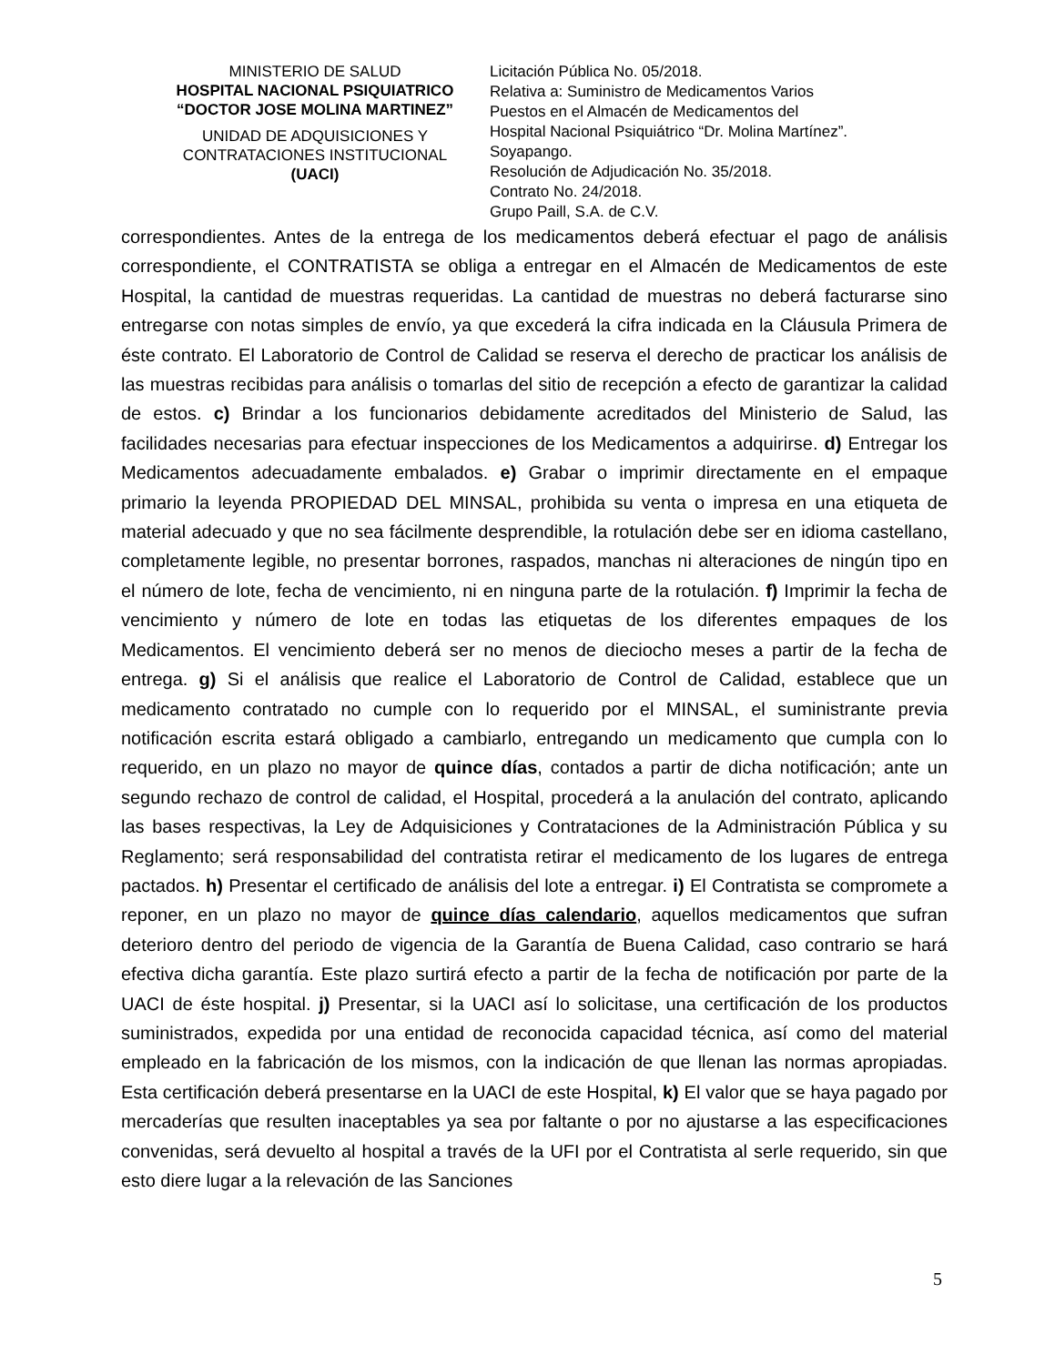MINISTERIO DE SALUD
HOSPITAL NACIONAL PSIQUIATRICO
“DOCTOR JOSE MOLINA MARTINEZ”
UNIDAD DE ADQUISICIONES Y
CONTRATACIONES INSTITUCIONAL
(UACI)
Licitación Pública No. 05/2018.
Relativa a: Suministro de Medicamentos Varios
Puestos en el Almacén de Medicamentos del
Hospital Nacional Psiquiátrico “Dr. Molina Martínez”.
Soyapango.
Resolución de Adjudicación No. 35/2018.
Contrato No. 24/2018.
Grupo Paill, S.A. de C.V.
correspondientes. Antes de la entrega de los medicamentos deberá efectuar el pago de análisis correspondiente, el CONTRATISTA se obliga a entregar en el Almacén de Medicamentos de este Hospital, la cantidad de muestras requeridas. La cantidad de muestras no deberá facturarse sino entregarse con notas simples de envío, ya que excederá la cifra indicada en la Cláusula Primera de éste contrato. El Laboratorio de Control de Calidad se reserva el derecho de practicar los análisis de las muestras recibidas para análisis o tomarlas del sitio de recepción a efecto de garantizar la calidad de estos. c) Brindar a los funcionarios debidamente acreditados del Ministerio de Salud, las facilidades necesarias para efectuar inspecciones de los Medicamentos a adquirirse. d) Entregar los Medicamentos adecuadamente embalados. e) Grabar o imprimir directamente en el empaque primario la leyenda PROPIEDAD DEL MINSAL, prohibida su venta o impresa en una etiqueta de material adecuado y que no sea fácilmente desprendible, la rotulación debe ser en idioma castellano, completamente legible, no presentar borrones, raspados, manchas ni alteraciones de ningún tipo en el número de lote, fecha de vencimiento, ni en ninguna parte de la rotulación. f) Imprimir la fecha de vencimiento y número de lote en todas las etiquetas de los diferentes empaques de los Medicamentos. El vencimiento deberá ser no menos de dieciocho meses a partir de la fecha de entrega. g) Si el análisis que realice el Laboratorio de Control de Calidad, establece que un medicamento contratado no cumple con lo requerido por el MINSAL, el suministrante previa notificación escrita estará obligado a cambiarlo, entregando un medicamento que cumpla con lo requerido, en un plazo no mayor de quince días, contados a partir de dicha notificación; ante un segundo rechazo de control de calidad, el Hospital, procederá a la anulación del contrato, aplicando las bases respectivas, la Ley de Adquisiciones y Contrataciones de la Administración Pública y su Reglamento; será responsabilidad del contratista retirar el medicamento de los lugares de entrega pactados. h) Presentar el certificado de análisis del lote a entregar. i) El Contratista se compromete a reponer, en un plazo no mayor de quince días calendario, aquellos medicamentos que sufran deterioro dentro del periodo de vigencia de la Garantía de Buena Calidad, caso contrario se hará efectiva dicha garantía. Este plazo surtirá efecto a partir de la fecha de notificación por parte de la UACI de éste hospital. j) Presentar, si la UACI así lo solicitase, una certificación de los productos suministrados, expedida por una entidad de reconocida capacidad técnica, así como del material empleado en la fabricación de los mismos, con la indicación de que llenan las normas apropiadas. Esta certificación deberá presentarse en la UACI de este Hospital, k) El valor que se haya pagado por mercaderías que resulten inaceptables ya sea por faltante o por no ajustarse a las especificaciones convenidas, será devuelto al hospital a través de la UFI por el Contratista al serle requerido, sin que esto diere lugar a la relevación de las Sanciones
5